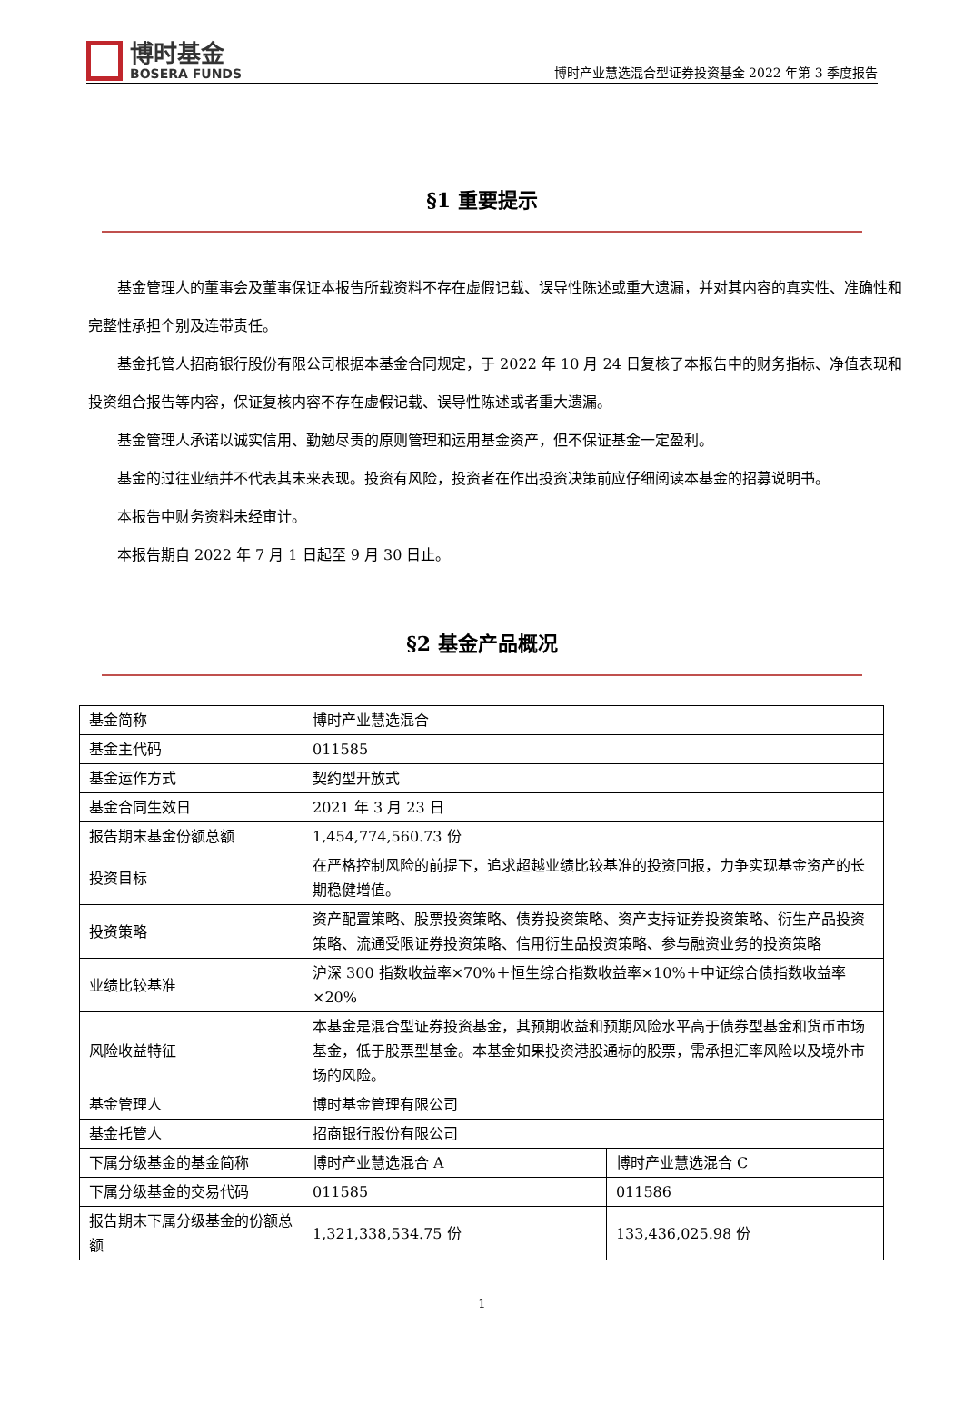博时基金
BOSERA FUNDS
博时产业慧选混合型证券投资基金 2022 年第 3 季度报告
§1 重要提示
基金管理人的董事会及董事保证本报告所载资料不存在虚假记载、误导性陈述或重大遗漏，并对其内容的真实性、准确性和完整性承担个别及连带责任。
基金托管人招商银行股份有限公司根据本基金合同规定，于 2022 年 10 月 24 日复核了本报告中的财务指标、净值表现和投资组合报告等内容，保证复核内容不存在虚假记载、误导性陈述或者重大遗漏。
基金管理人承诺以诚实信用、勤勉尽责的原则管理和运用基金资产，但不保证基金一定盈利。
基金的过往业绩并不代表其未来表现。投资有风险，投资者在作出投资决策前应仔细阅读本基金的招募说明书。
本报告中财务资料未经审计。
本报告期自 2022 年 7 月 1 日起至 9 月 30 日止。
§2 基金产品概况
| 基金简称 | 博时产业慧选混合 | |
| 基金主代码 | 011585 | |
| 基金运作方式 | 契约型开放式 | |
| 基金合同生效日 | 2021 年 3 月 23 日 | |
| 报告期末基金份额总额 | 1,454,774,560.73 份 | |
| 投资目标 | 在严格控制风险的前提下，追求超越业绩比较基准的投资回报，力争实现基金资产的长期稳健增值。 | |
| 投资策略 | 资产配置策略、股票投资策略、债券投资策略、资产支持证券投资策略、衍生产品投资策略、流通受限证券投资策略、信用衍生品投资策略、参与融资业务的投资策略 | |
| 业绩比较基准 | 沪深 300 指数收益率×70%＋恒生综合指数收益率×10%＋中证综合债指数收益率×20% | |
| 风险收益特征 | 本基金是混合型证券投资基金，其预期收益和预期风险水平高于债券型基金和货币市场基金，低于股票型基金。本基金如果投资港股通标的股票，需承担汇率风险以及境外市场的风险。 | |
| 基金管理人 | 博时基金管理有限公司 | |
| 基金托管人 | 招商银行股份有限公司 | |
| 下属分级基金的基金简称 | 博时产业慧选混合 A | 博时产业慧选混合 C |
| 下属分级基金的交易代码 | 011585 | 011586 |
| 报告期末下属分级基金的份额总额 | 1,321,338,534.75 份 | 133,436,025.98 份 |
1